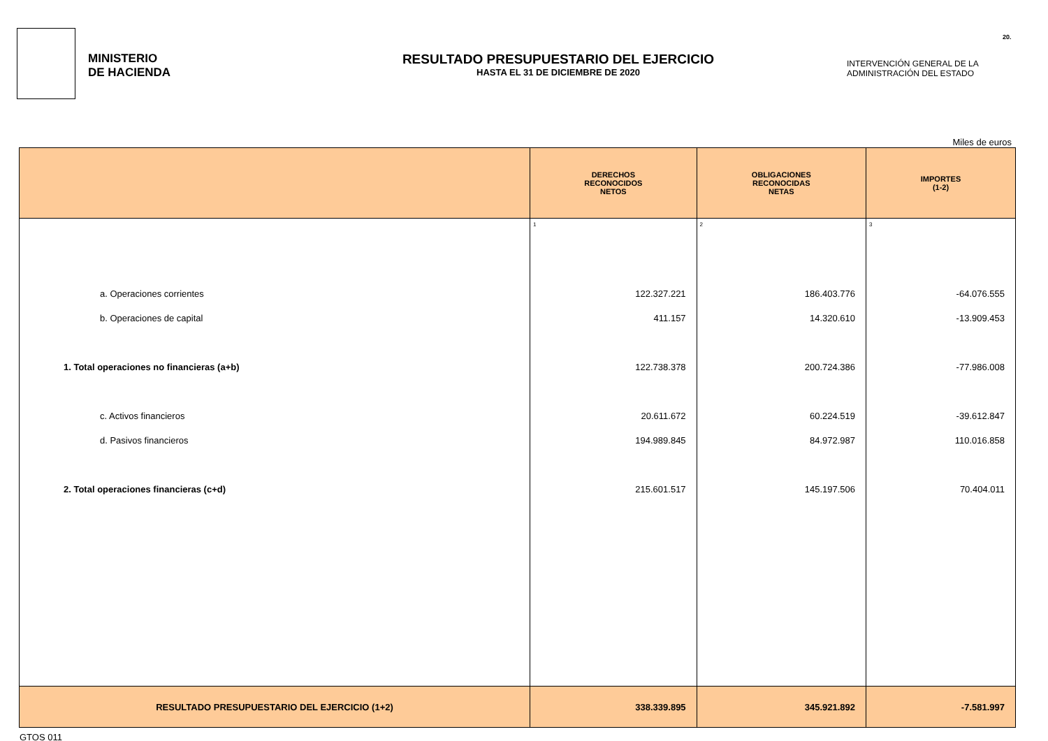20.
MINISTERIO
DE HACIENDA
RESULTADO PRESUPUESTARIO DEL EJERCICIO
HASTA EL 31 DE DICIEMBRE DE 2020
INTERVENCIÓN GENERAL DE LA
ADMINISTRACIÓN DEL ESTADO
Miles de euros
| | DERECHOS RECONOCIDOS NETOS | OBLIGACIONES RECONOCIDAS NETAS | IMPORTES (1-2) |
| --- | --- | --- | --- |
| | 1 | 2 | 3 |
| a. Operaciones corrientes | 122.327.221 | 186.403.776 | -64.076.555 |
| b. Operaciones de capital | 411.157 | 14.320.610 | -13.909.453 |
| 1. Total operaciones no financieras (a+b) | 122.738.378 | 200.724.386 | -77.986.008 |
| c. Activos financieros | 20.611.672 | 60.224.519 | -39.612.847 |
| d. Pasivos financieros | 194.989.845 | 84.972.987 | 110.016.858 |
| 2. Total operaciones financieras (c+d) | 215.601.517 | 145.197.506 | 70.404.011 |
| RESULTADO PRESUPUESTARIO DEL EJERCICIO (1+2) | 338.339.895 | 345.921.892 | -7.581.997 |
GTOS 011